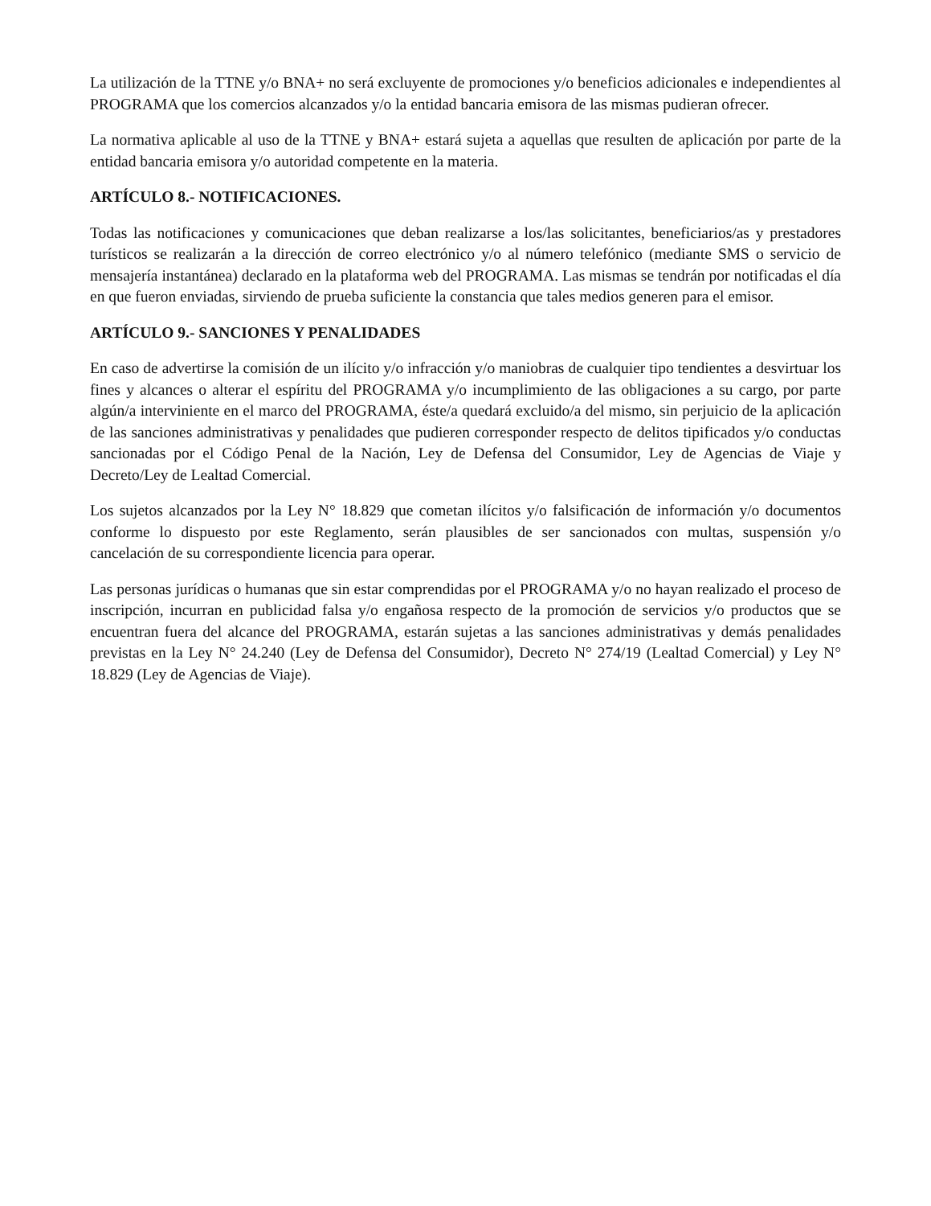La utilización de la TTNE y/o BNA+ no será excluyente de promociones y/o beneficios adicionales e independientes al PROGRAMA que los comercios alcanzados y/o la entidad bancaria emisora de las mismas pudieran ofrecer.
La normativa aplicable al uso de la TTNE y BNA+ estará sujeta a aquellas que resulten de aplicación por parte de la entidad bancaria emisora y/o autoridad competente en la materia.
ARTÍCULO 8.- NOTIFICACIONES.
Todas las notificaciones y comunicaciones que deban realizarse a los/las solicitantes, beneficiarios/as y prestadores turísticos se realizarán a la dirección de correo electrónico y/o al número telefónico (mediante SMS o servicio de mensajería instantánea) declarado en la plataforma web del PROGRAMA. Las mismas se tendrán por notificadas el día en que fueron enviadas, sirviendo de prueba suficiente la constancia que tales medios generen para el emisor.
ARTÍCULO 9.- SANCIONES Y PENALIDADES
En caso de advertirse la comisión de un ilícito y/o infracción y/o maniobras de cualquier tipo tendientes a desvirtuar los fines y alcances o alterar el espíritu del PROGRAMA y/o incumplimiento de las obligaciones a su cargo, por parte algún/a interviniente en el marco del PROGRAMA, éste/a quedará excluido/a del mismo, sin perjuicio de la aplicación de las sanciones administrativas y penalidades que pudieren corresponder respecto de delitos tipificados y/o conductas sancionadas por el Código Penal de la Nación, Ley de Defensa del Consumidor, Ley de Agencias de Viaje y Decreto/Ley de Lealtad Comercial.
Los sujetos alcanzados por la Ley N° 18.829 que cometan ilícitos y/o falsificación de información y/o documentos conforme lo dispuesto por este Reglamento, serán plausibles de ser sancionados con multas, suspensión y/o cancelación de su correspondiente licencia para operar.
Las personas jurídicas o humanas que sin estar comprendidas por el PROGRAMA y/o no hayan realizado el proceso de inscripción, incurran en publicidad falsa y/o engañosa respecto de la promoción de servicios y/o productos que se encuentran fuera del alcance del PROGRAMA, estarán sujetas a las sanciones administrativas y demás penalidades previstas en la Ley N° 24.240 (Ley de Defensa del Consumidor), Decreto N° 274/19 (Lealtad Comercial) y Ley N° 18.829 (Ley de Agencias de Viaje).